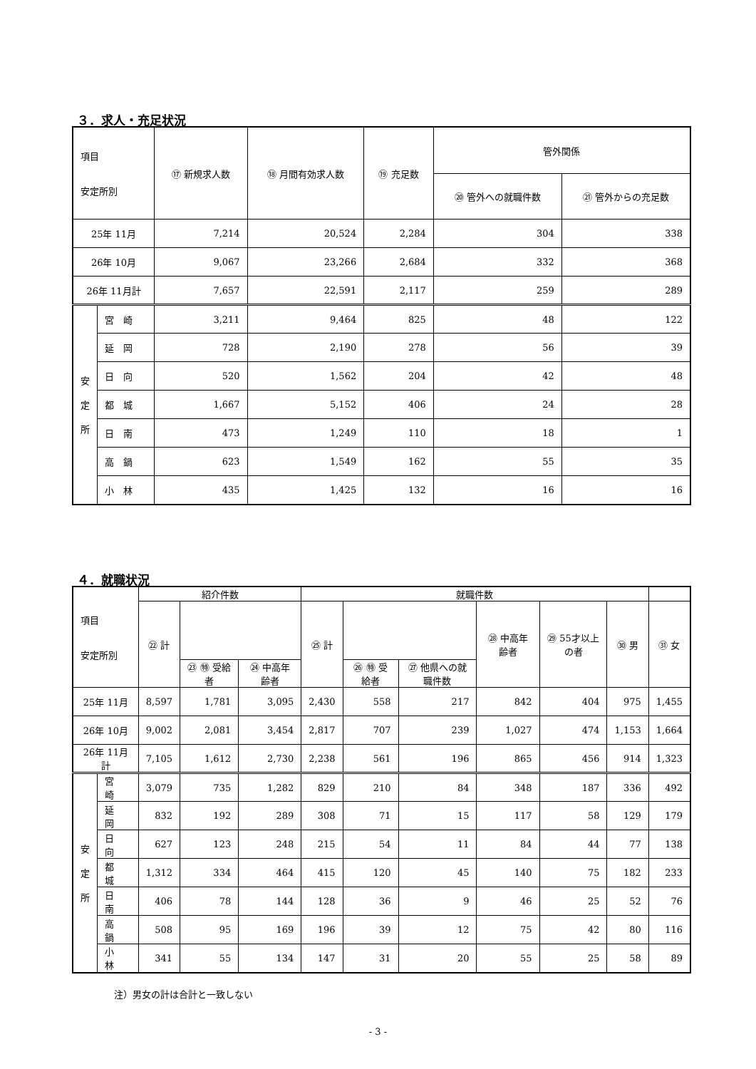３．求人・充足状況
| 項目 安定所別 | | ⑰ 新規求人数 | ⑱ 月間有効求人数 | ⑲ 充足数 | 管外関係 | |
| --- | --- | --- | --- | --- | --- | --- |
| | | | | | ⑳ 管外への就職件数 | ㉑ 管外からの充足数 |
| 25年 11月 | | 7,214 | 20,524 | 2,284 | 304 | 338 |
| 26年 10月 | | 9,067 | 23,266 | 2,684 | 332 | 368 |
| 26年 11月計 | | 7,657 | 22,591 | 2,117 | 259 | 289 |
| 安 定 所 | 宮 崎 | 3,211 | 9,464 | 825 | 48 | 122 |
| | 延 岡 | 728 | 2,190 | 278 | 56 | 39 |
| | 日 向 | 520 | 1,562 | 204 | 42 | 48 |
| | 都 城 | 1,667 | 5,152 | 406 | 24 | 28 |
| | 日 南 | 473 | 1,249 | 110 | 18 | 1 |
| | 高 鍋 | 623 | 1,549 | 162 | 55 | 35 |
| | 小 林 | 435 | 1,425 | 132 | 16 | 16 |
４．就職状況
| 項目 安定所別 | | 紹介件数 | | | 就職件数 | | | | | | |
| --- | --- | --- | --- | --- | --- | --- | --- | --- | --- | --- | --- |
| | | ㉒ 計 | | | ㉕ 計 | | | ㉘ 中高年齢者 | ㉙ 55才以上の者 | ㉚ 男 | ㉛ 女 |
| | | | ㉓ ㊕ 受給者 | ㉔ 中高年齢者 | | ㉖ ㊕ 受給者 | ㉗ 他県への就職件数 | | | | |
| 25年 11月 | | 8,597 | 1,781 | 3,095 | 2,430 | 558 | 217 | 842 | 404 | 975 | 1,455 |
| 26年 10月 | | 9,002 | 2,081 | 3,454 | 2,817 | 707 | 239 | 1,027 | 474 | 1,153 | 1,664 |
| 26年 11月計 | | 7,105 | 1,612 | 2,730 | 2,238 | 561 | 196 | 865 | 456 | 914 | 1,323 |
| 安 定 所 | 宮 崎 | 3,079 | 735 | 1,282 | 829 | 210 | 84 | 348 | 187 | 336 | 492 |
| | 延 岡 | 832 | 192 | 289 | 308 | 71 | 15 | 117 | 58 | 129 | 179 |
| | 日 向 | 627 | 123 | 248 | 215 | 54 | 11 | 84 | 44 | 77 | 138 |
| | 都 城 | 1,312 | 334 | 464 | 415 | 120 | 45 | 140 | 75 | 182 | 233 |
| | 日 南 | 406 | 78 | 144 | 128 | 36 | 9 | 46 | 25 | 52 | 76 |
| | 高 鍋 | 508 | 95 | 169 | 196 | 39 | 12 | 75 | 42 | 80 | 116 |
| | 小 林 | 341 | 55 | 134 | 147 | 31 | 20 | 55 | 25 | 58 | 89 |
注）男女の計は合計と一致しない
- 3 -